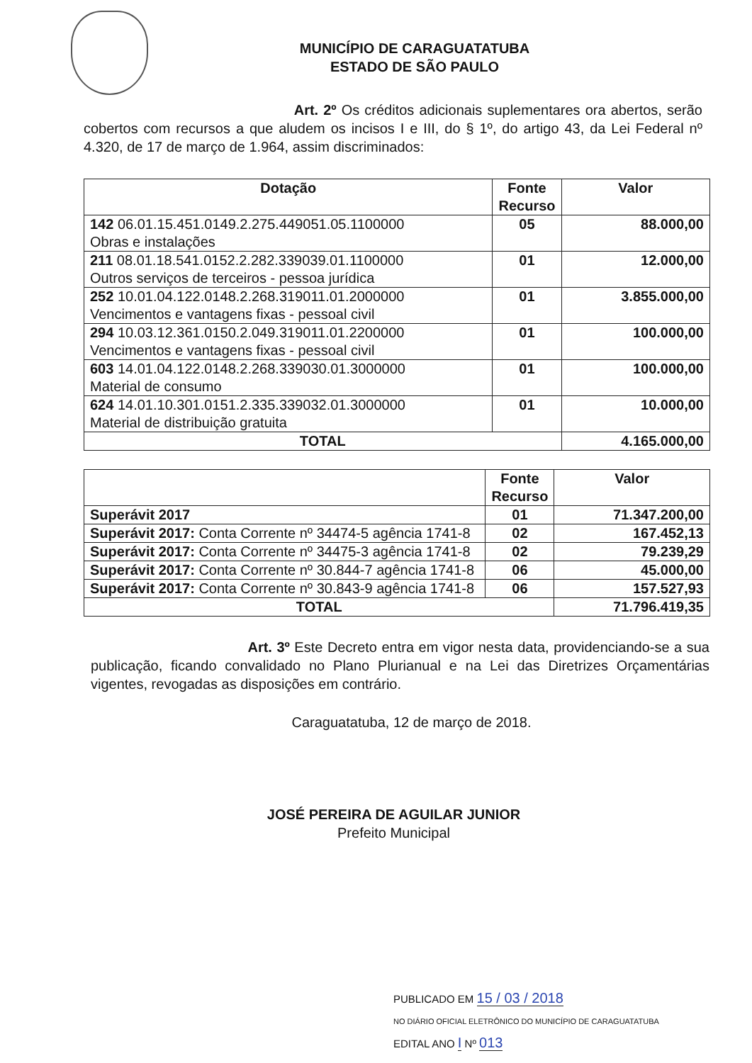MUNICÍPIO DE CARAGUATATUBA
ESTADO DE SÃO PAULO
Art. 2º Os créditos adicionais suplementares ora abertos, serão cobertos com recursos a que aludem os incisos I e III, do § 1º, do artigo 43, da Lei Federal nº 4.320, de 17 de março de 1.964, assim discriminados:
| Dotação | Fonte Recurso | Valor |
| --- | --- | --- |
| 142 06.01.15.451.0149.2.275.449051.05.1100000 Obras e instalações | 05 | 88.000,00 |
| 211 08.01.18.541.0152.2.282.339039.01.1100000 Outros serviços de terceiros - pessoa jurídica | 01 | 12.000,00 |
| 252 10.01.04.122.0148.2.268.319011.01.2000000 Vencimentos e vantagens fixas - pessoal civil | 01 | 3.855.000,00 |
| 294 10.03.12.361.0150.2.049.319011.01.2200000 Vencimentos e vantagens fixas - pessoal civil | 01 | 100.000,00 |
| 603 14.01.04.122.0148.2.268.339030.01.3000000 Material de consumo | 01 | 100.000,00 |
| 624 14.01.10.301.0151.2.335.339032.01.3000000 Material de distribuição gratuita | 01 | 10.000,00 |
| TOTAL | | 4.165.000,00 |
| | Fonte Recurso | Valor |
| --- | --- | --- |
| Superávit 2017 | 01 | 71.347.200,00 |
| Superávit 2017: Conta Corrente nº 34474-5 agência 1741-8 | 02 | 167.452,13 |
| Superávit 2017: Conta Corrente nº 34475-3 agência 1741-8 | 02 | 79.239,29 |
| Superávit 2017: Conta Corrente nº 30.844-7 agência 1741-8 | 06 | 45.000,00 |
| Superávit 2017: Conta Corrente nº 30.843-9 agência 1741-8 | 06 | 157.527,93 |
| TOTAL | | 71.796.419,35 |
Art. 3º Este Decreto entra em vigor nesta data, providenciando-se a sua publicação, ficando convalidado no Plano Plurianual e na Lei das Diretrizes Orçamentárias vigentes, revogadas as disposições em contrário.
Caraguatatuba, 12 de março de 2018.
JOSÉ PEREIRA DE AGUILAR JUNIOR
Prefeito Municipal
PUBLICADO EM 15 / 03 / 2018
NO DIÁRIO OFICIAL ELETRÔNICO DO MUNICÍPIO DE CARAGUATATUBA
EDITAL ANO I Nº 013